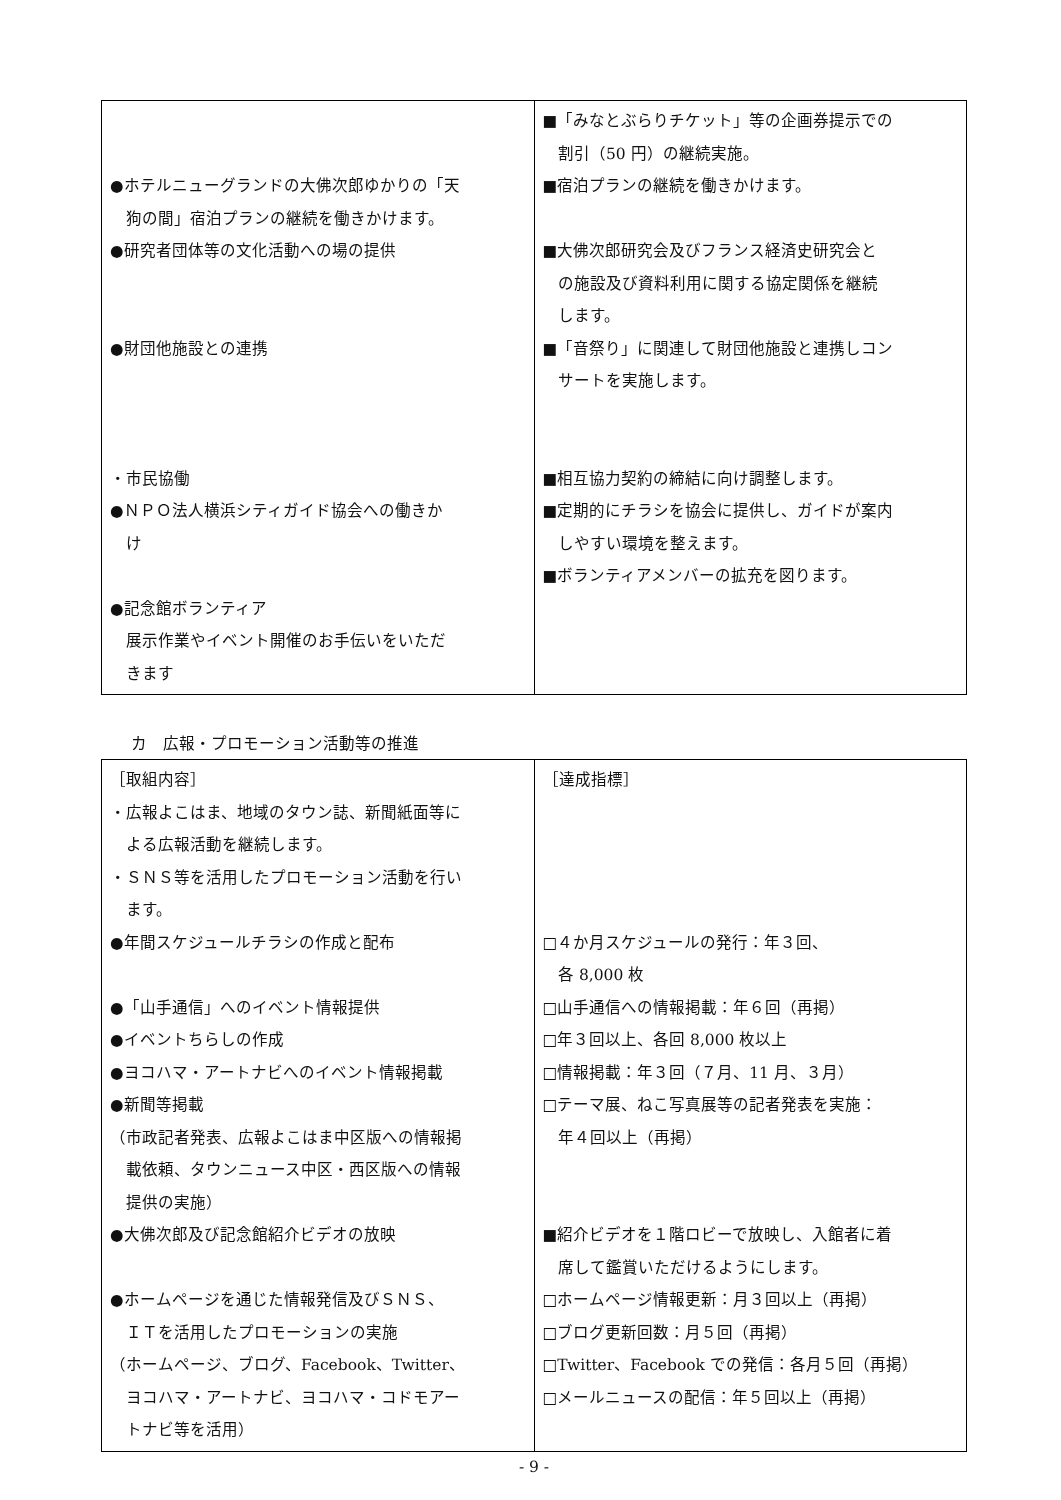| ●ホテルニューグランドの大佛次郎ゆかりの「天 狗の間」宿泊プランの継続を働きかけます。 ●研究者団体等の文化活動への場の提供 ●財団他施設との連携 ・市民協働 ●ＮＰＯ法人横浜シティガイド協会への働きか け ●記念館ボランティア 展示作業やイベント開催のお手伝いをいただ きます | ■「みなとぶらりチケット」等の企画券提示での 割引（50 円）の継続実施。 ■宿泊プランの継続を働きかけます。 ■大佛次郎研究会及びフランス経済史研究会と の施設及び資料利用に関する協定関係を継続 します。 ■「音祭り」に関連して財団他施設と連携しコン サートを実施します。 ■相互協力契約の締結に向け調整します。 ■定期的にチラシを協会に提供し、ガイドが案内 しやすい環境を整えます。 ■ボランティアメンバーの拡充を図ります。 |
カ　広報・プロモーション活動等の推進
| ［取組内容］ ・広報よこはま、地域のタウン誌、新聞紙面等に よる広報活動を継続します。 ・ＳＮＳ等を活用したプロモーション活動を行い ます。 ●年間スケジュールチラシの作成と配布 ●「山手通信」へのイベント情報提供 ●イベントちらしの作成 ●ヨコハマ・アートナビへのイベント情報掲載 ●新聞等掲載 （市政記者発表、広報よこはま中区版への情報掲 載依頼、タウンニュース中区・西区版への情報 提供の実施） ●大佛次郎及び記念館紹介ビデオの放映 ●ホームページを通じた情報発信及びＳＮＳ、 ＩＴを活用したプロモーションの実施 （ホームページ、ブログ、Facebook、Twitter、 ヨコハマ・アートナビ、ヨコハマ・コドモアー トナビ等を活用） | ［達成指標］ □４か月スケジュールの発行：年３回、 各 8,000 枚 □山手通信への情報掲載：年６回（再掲） □年３回以上、各回 8,000 枚以上 □情報掲載：年３回（７月、11 月、３月） □テーマ展、ねこ写真展等の記者発表を実施： 年４回以上（再掲） ■紹介ビデオを１階ロビーで放映し、入館者に着 席して鑑賞いただけるようにします。 □ホームページ情報更新：月３回以上（再掲） □ブログ更新回数：月５回（再掲） □Twitter、Facebook での発信：各月５回（再掲） □メールニュースの配信：年５回以上（再掲） |
- 9 -